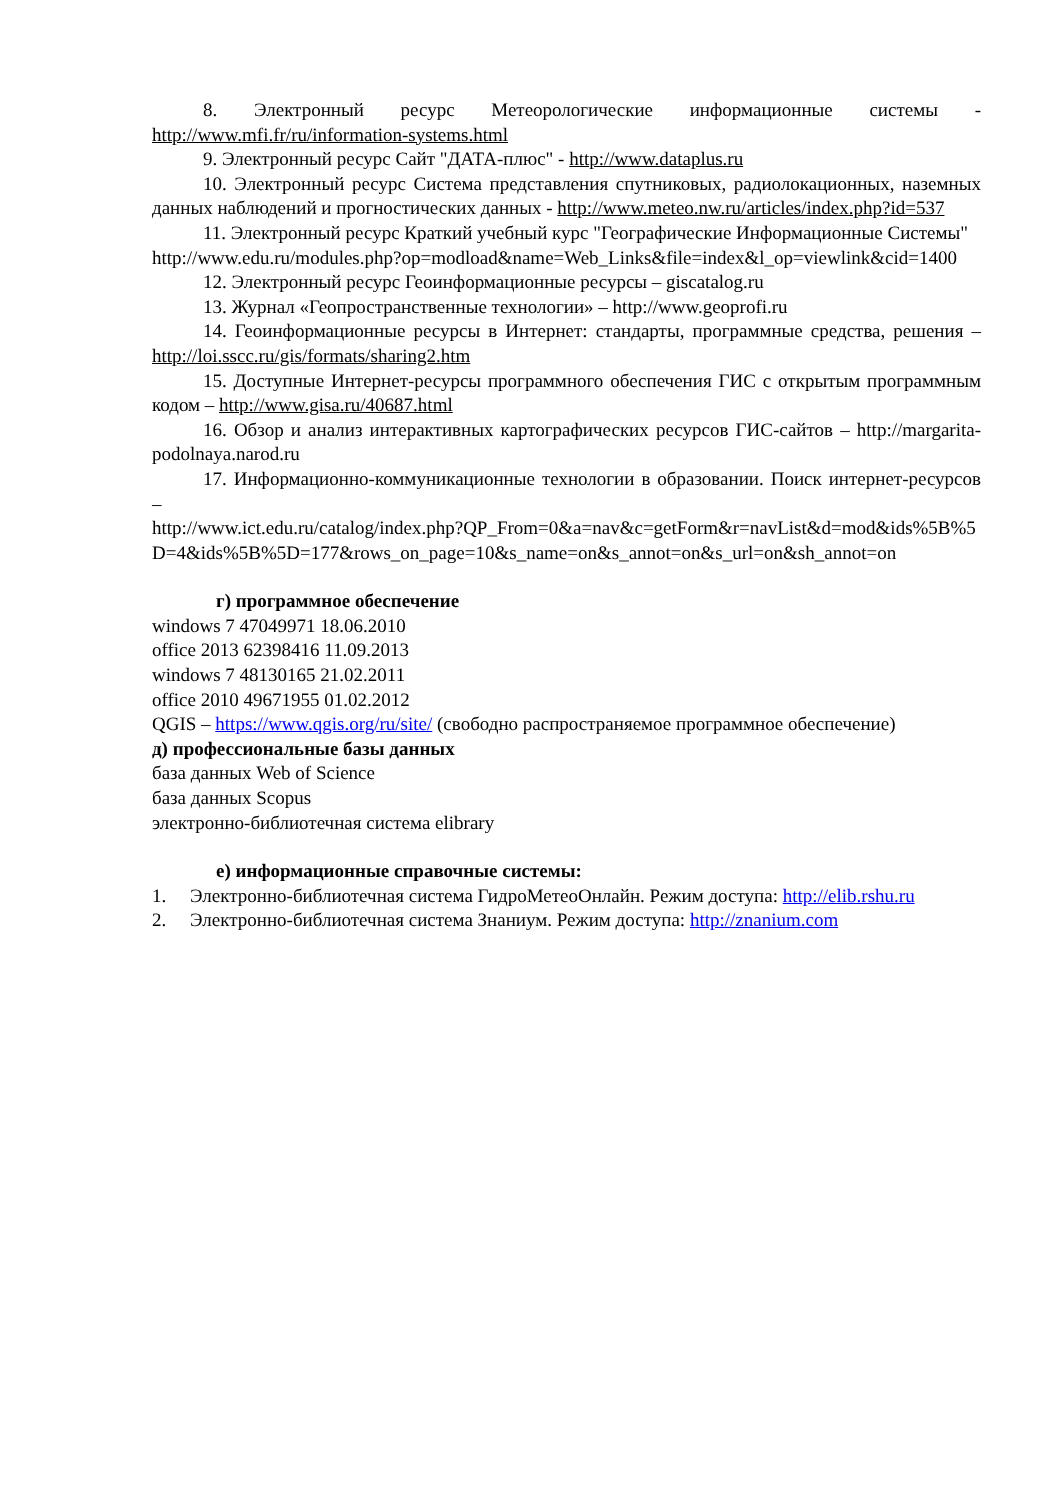8. Электронный ресурс Метеорологические информационные системы - http://www.mfi.fr/ru/information-systems.html
9. Электронный ресурс Сайт "ДАТА-плюс" - http://www.dataplus.ru
10. Электронный ресурс Система представления спутниковых, радиолокационных, наземных данных наблюдений и прогностических данных - http://www.meteo.nw.ru/articles/index.php?id=537
11. Электронный ресурс Краткий учебный курс "Географические Информационные Системы"
http://www.edu.ru/modules.php?op=modload&name=Web_Links&file=index&l_op=viewlink&cid=1400
12. Электронный ресурс Геоинформационные ресурсы – giscatalog.ru
13. Журнал «Геопространственные технологии» – http://www.geoprofi.ru
14. Геоинформационные ресурсы в Интернет: стандарты, программные средства, решения – http://loi.sscc.ru/gis/formats/sharing2.htm
15. Доступные Интернет-ресурсы программного обеспечения ГИС с открытым программным кодом – http://www.gisa.ru/40687.html
16. Обзор и анализ интерактивных картографических ресурсов ГИС-сайтов – http://margarita-podolnaya.narod.ru
17. Информационно-коммуникационные технологии в образовании. Поиск интернет-ресурсов –
http://www.ict.edu.ru/catalog/index.php?QP_From=0&a=nav&c=getForm&r=navList&d=mod&ids%5B%5D=4&ids%5B%5D=177&rows_on_page=10&s_name=on&s_annot=on&s_url=on&sh_annot=on
г) программное обеспечение
windows 7 47049971 18.06.2010
office 2013 62398416 11.09.2013
windows 7 48130165 21.02.2011
office 2010 49671955 01.02.2012
QGIS – https://www.qgis.org/ru/site/ (свободно распространяемое программное обеспечение)
д) профессиональные базы данных
база данных Web of Science
база данных Scopus
электронно-библиотечная система elibrary
е) информационные справочные системы:
1. Электронно-библиотечная система ГидроМетеоОнлайн. Режим доступа: http://elib.rshu.ru
2. Электронно-библиотечная система Знаниум. Режим доступа: http://znanium.com